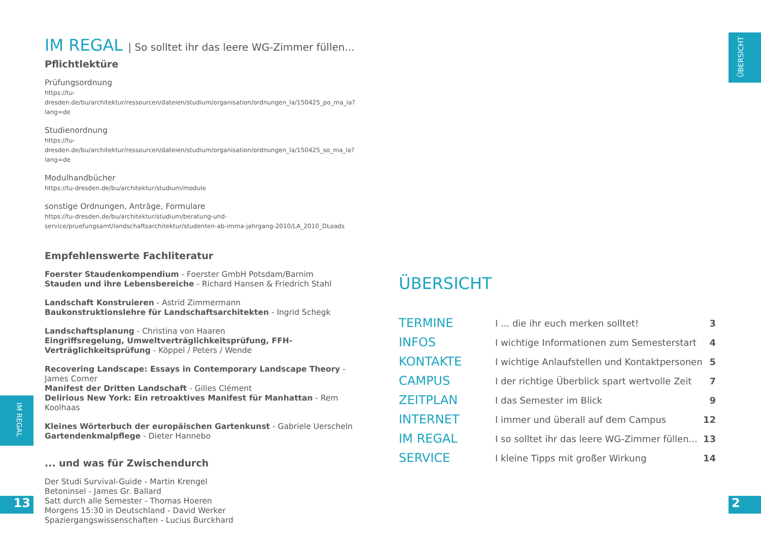IM REGAL | So solltet ihr das leere WG-Zimmer füllen...
Pflichtlektüre
Prüfungsordnung
https://tu-dresden.de/bu/architektur/ressourcen/dateien/studium/organisation/ordnungen_la/150425_po_ma_la?lang=de
Studienordnung
https://tu-dresden.de/bu/architektur/ressourcen/dateien/studium/organisation/ordnungen_la/150425_so_ma_la?lang=de
Modulhandbücher
https://tu-dresden.de/bu/architektur/studium/module
sonstige Ordnungen, Anträge, Formulare
https://tu-dresden.de/bu/architektur/studium/beratung-und-service/pruefungsamt/landschaftsarchitektur/studenten-ab-imma-jahrgang-2010/LA_2010_DLoads
Empfehlenswerte Fachliteratur
Foerster Staudenkompendium - Foerster GmbH Potsdam/Barnim
Stauden und ihre Lebensbereiche - Richard Hansen & Friedrich Stahl
Landschaft Konstruieren - Astrid Zimmermann
Baukonstruktionslehre für Landschaftsarchitekten - Ingrid Schegk
Landschaftsplanung - Christina von Haaren
Eingriffsregelung, Umweltverträglichkeitsprüfung, FFH-Verträglichkeitsprüfung - Köppel / Peters / Wende
Recovering Landscape: Essays in Contemporary Landscape Theory - James Corner
Manifest der Dritten Landschaft - Gilles Clément
Delirious New York: Ein retroaktives Manifest für Manhattan - Rem Koolhaas
Kleines Wörterbuch der europäischen Gartenkunst - Gabriele Uerscheln
Gartendenkmalpflege - Dieter Hannebo
... und was für Zwischendurch
Der Studi Survival-Guide - Martin Krengel
Betoninsel - James Gr. Ballard
Satt durch alle Semester - Thomas Hoeren
Morgens 15:30 in Deutschland - David Werker
Spaziergangswissenschaften - Lucius Burckhard
ÜBERSICHT
| TERMINE | I ... die ihr euch merken solltet! | 3 |
| INFOS | I wichtige Informationen zum Semesterstart | 4 |
| KONTAKTE | I wichtige Anlaufstellen und Kontaktpersonen | 5 |
| CAMPUS | I der richtige Überblick spart wertvolle Zeit | 7 |
| ZEITPLAN | I das Semester im Blick | 9 |
| INTERNET | I immer und überall auf dem Campus | 12 |
| IM REGAL | I so solltet ihr das leere WG-Zimmer füllen... | 13 |
| SERVICE | I kleine Tipps mit großer Wirkung | 14 |
ÜBERSICHT
IM REGAL
13 2